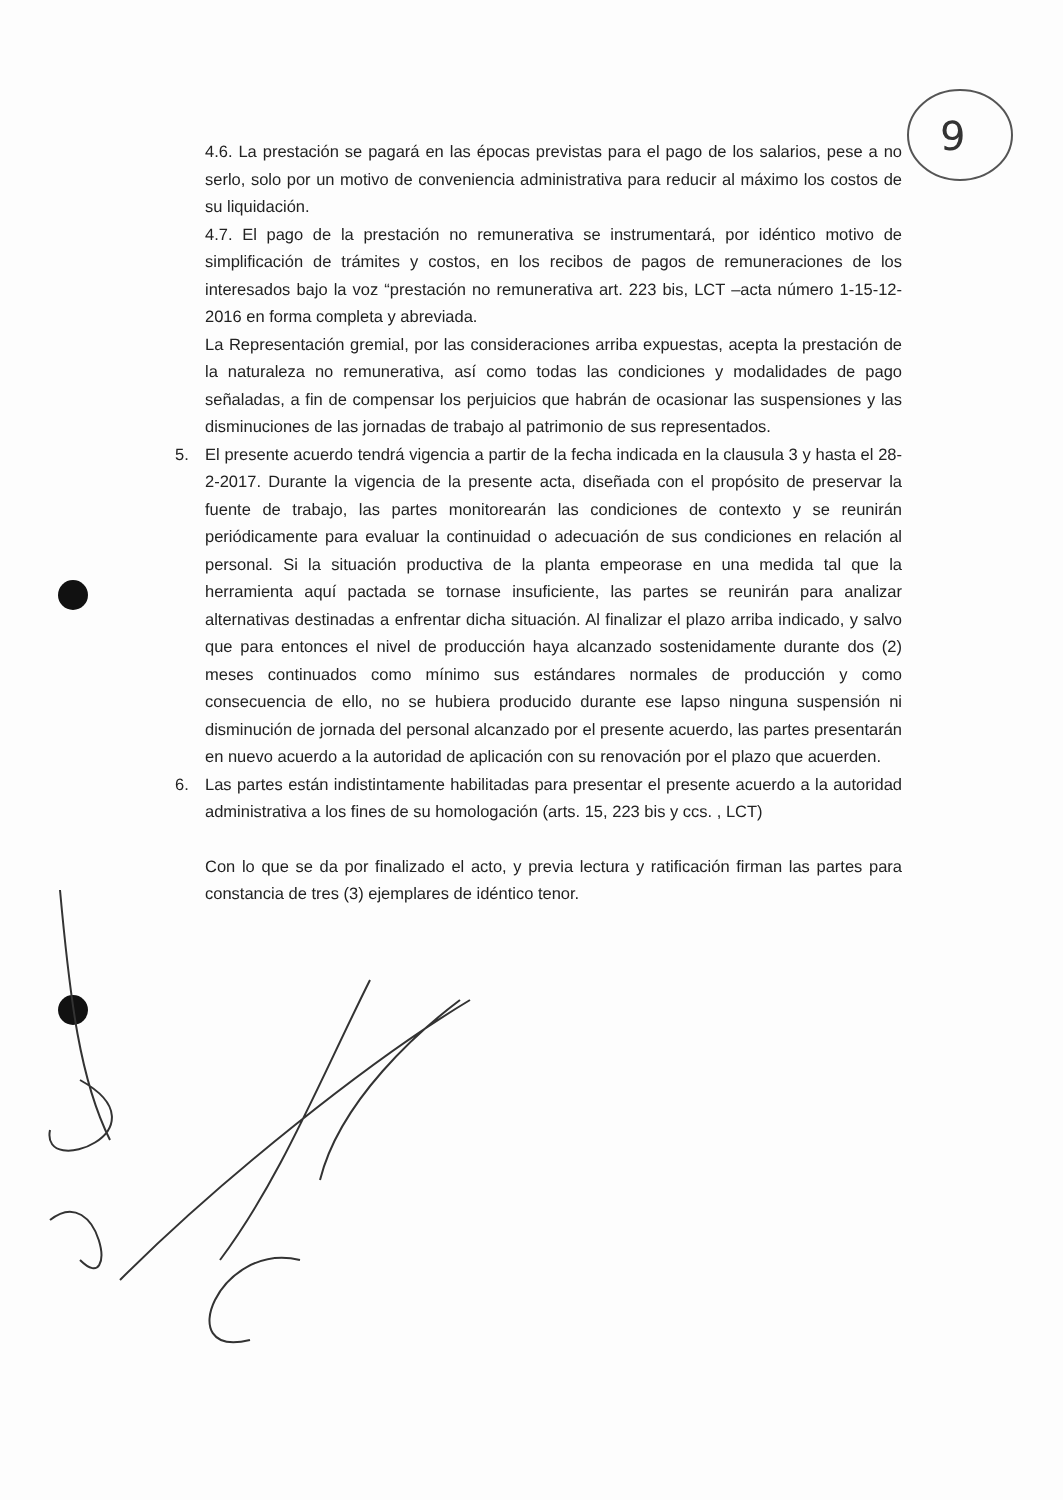9
4.6. La prestación se pagará en las épocas previstas para el pago de los salarios, pese a no serlo, solo por un motivo de conveniencia administrativa para reducir al máximo los costos de su liquidación.
4.7. El pago de la prestación no remunerativa se instrumentará, por idéntico motivo de simplificación de trámites y costos, en los recibos de pagos de remuneraciones de los interesados bajo la voz “prestación no remunerativa art. 223 bis, LCT –acta número 1-15-12-2016 en forma completa y abreviada.
La Representación gremial, por las consideraciones arriba expuestas, acepta la prestación de la naturaleza no remunerativa, así como todas las condiciones y modalidades de pago señaladas, a fin de compensar los perjuicios que habrán de ocasionar las suspensiones y las disminuciones de las jornadas de trabajo al patrimonio de sus representados.
5. El presente acuerdo tendrá vigencia a partir de la fecha indicada en la clausula 3 y hasta el 28-2-2017. Durante la vigencia de la presente acta, diseñada con el propósito de preservar la fuente de trabajo, las partes monitorearán las condiciones de contexto y se reunirán periódicamente para evaluar la continuidad o adecuación de sus condiciones en relación al personal. Si la situación productiva de la planta empeorase en una medida tal que la herramienta aquí pactada se tornase insuficiente, las partes se reunirán para analizar alternativas destinadas a enfrentar dicha situación. Al finalizar el plazo arriba indicado, y salvo que para entonces el nivel de producción haya alcanzado sostenidamente durante dos (2) meses continuados como mínimo sus estándares normales de producción y como consecuencia de ello, no se hubiera producido durante ese lapso ninguna suspensión ni disminución de jornada del personal alcanzado por el presente acuerdo, las partes presentarán en nuevo acuerdo a la autoridad de aplicación con su renovación por el plazo que acuerden.
6. Las partes están indistintamente habilitadas para presentar el presente acuerdo a la autoridad administrativa a los fines de su homologación (arts. 15, 223 bis y ccs. , LCT)
Con lo que se da por finalizado el acto, y previa lectura y ratificación firman las partes para constancia de tres (3) ejemplares de idéntico tenor.